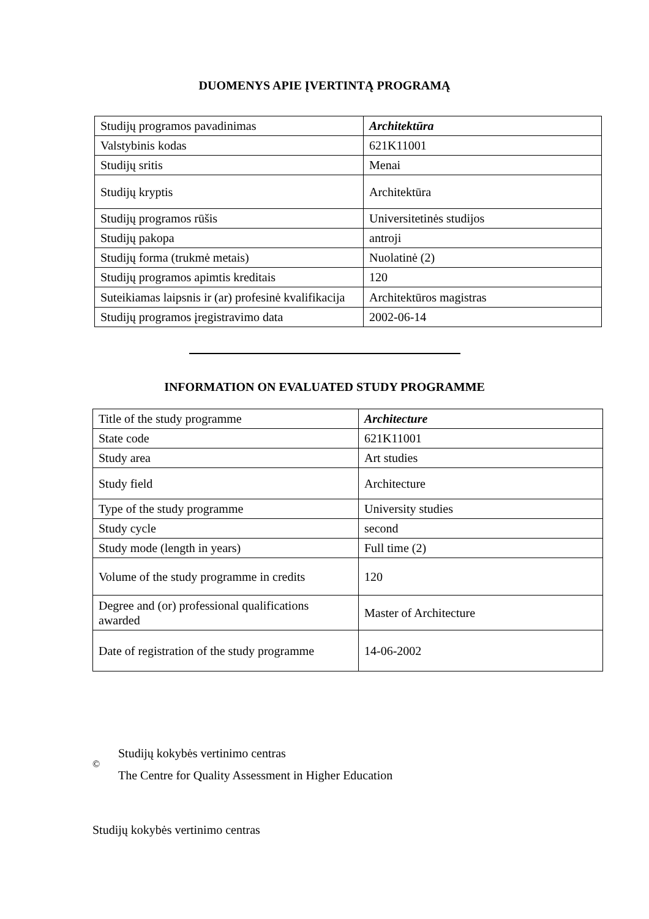DUOMENYS APIE ĮVERTINTĄ PROGRAMĄ
| Studijų programos pavadinimas | Architektūra |
| Valstybinis kodas | 621K11001 |
| Studijų sritis | Menai |
| Studijų kryptis | Architektūra |
| Studijų programos rūšis | Universitetinės studijos |
| Studijų pakopa | antroji |
| Studijų forma (trukmė metais) | Nuolatinė (2) |
| Studijų programos apimtis kreditais | 120 |
| Suteikiamas laipsnis ir (ar) profesinė kvalifikacija | Architektūros magistras |
| Studijų programos įregistravimo data | 2002-06-14 |
INFORMATION ON EVALUATED STUDY PROGRAMME
| Title of the study programme | Architecture |
| State code | 621K11001 |
| Study area | Art studies |
| Study field | Architecture |
| Type of the study programme | University studies |
| Study cycle | second |
| Study mode (length in years) | Full time (2) |
| Volume of the study programme in credits | 120 |
| Degree and (or) professional qualifications awarded | Master of Architecture |
| Date of registration of the study programme | 14-06-2002 |
©
Studijų kokybės vertinimo centras
The Centre for Quality Assessment in Higher Education
Studijų kokybės vertinimo centras